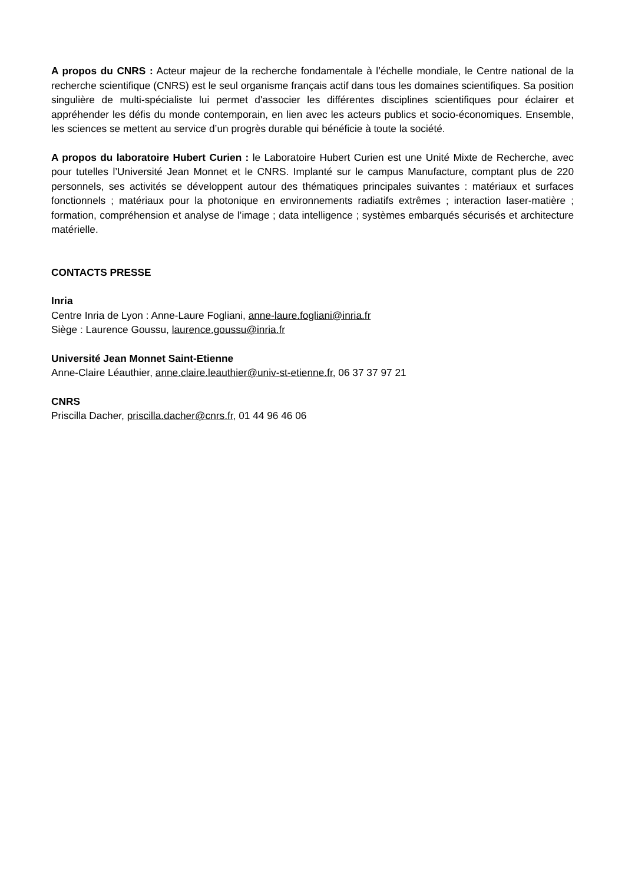A propos du CNRS : Acteur majeur de la recherche fondamentale à l’échelle mondiale, le Centre national de la recherche scientifique (CNRS) est le seul organisme français actif dans tous les domaines scientifiques. Sa position singulière de multi-spécialiste lui permet d'associer les différentes disciplines scientifiques pour éclairer et appréhender les défis du monde contemporain, en lien avec les acteurs publics et socio-économiques. Ensemble, les sciences se mettent au service d’un progrès durable qui bénéficie à toute la société.
A propos du laboratoire Hubert Curien : le Laboratoire Hubert Curien est une Unité Mixte de Recherche, avec pour tutelles l’Université Jean Monnet et le CNRS. Implanté sur le campus Manufacture, comptant plus de 220 personnels, ses activités se développent autour des thématiques principales suivantes : matériaux et surfaces fonctionnels ; matériaux pour la photonique en environnements radiatifs extrêmes ; interaction laser-matière ; formation, compréhension et analyse de l’image ; data intelligence ; systèmes embarqués sécurisés et architecture matérielle.
CONTACTS PRESSE
Inria
Centre Inria de Lyon : Anne-Laure Fogliani, anne-laure.fogliani@inria.fr
Siège : Laurence Goussu, laurence.goussu@inria.fr
Université Jean Monnet Saint-Etienne
Anne-Claire Léauthier, anne.claire.leauthier@univ-st-etienne.fr, 06 37 37 97 21
CNRS
Priscilla Dacher, priscilla.dacher@cnrs.fr, 01 44 96 46 06